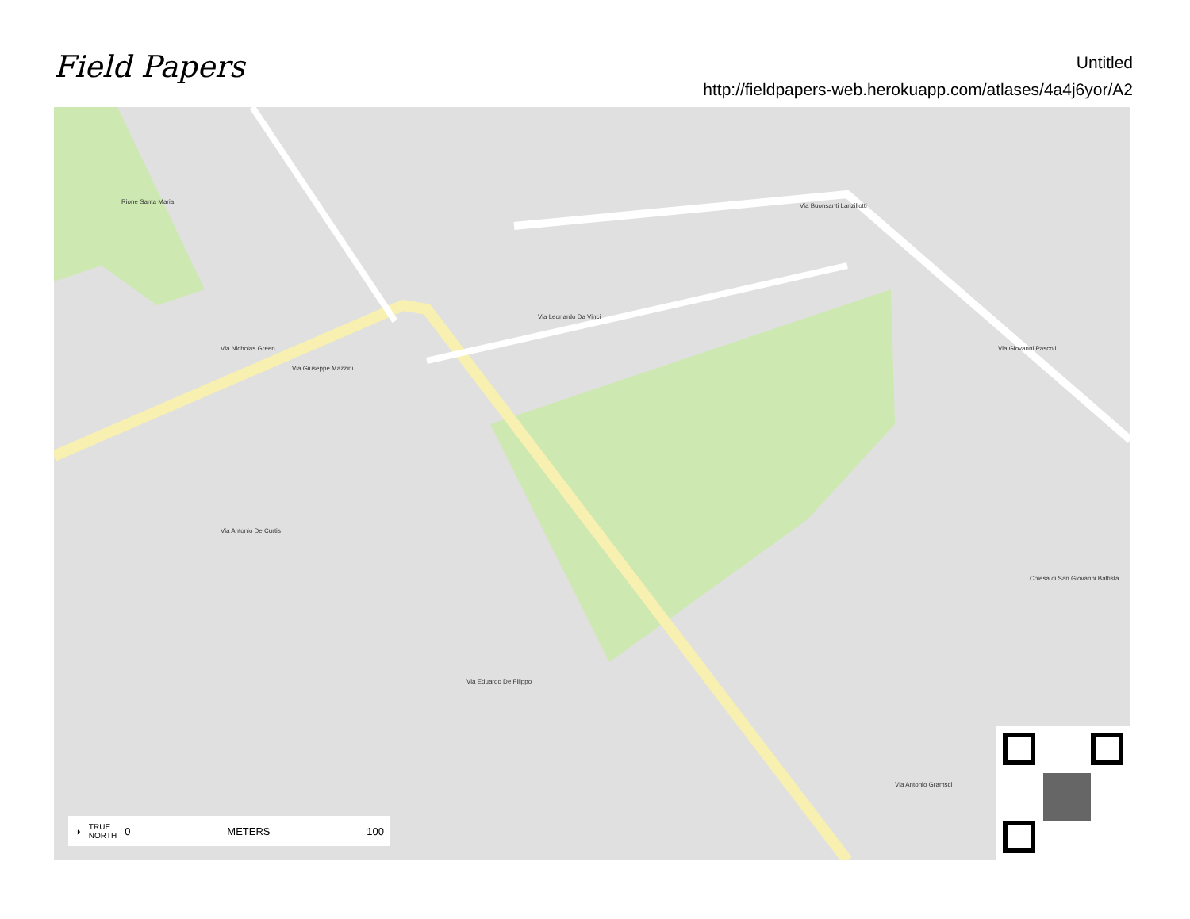Field Papers
Untitled
http://fieldpapers-web.herokuapp.com/atlases/4a4j6yor/A2
Via Giuseppe Mazzini
Via Nicholas Green
Via Leonardo Da Vinci
Via Buonsanti Lanzillotti
Rione Santa Maria
Via Antonio De Curtis
Via Eduardo De Filippo
Via Giovanni Pascoli
Chiesa di San Giovanni Battista
Via Antonio Gramsci
◑ TRUE
NORTH 0 METERS 100